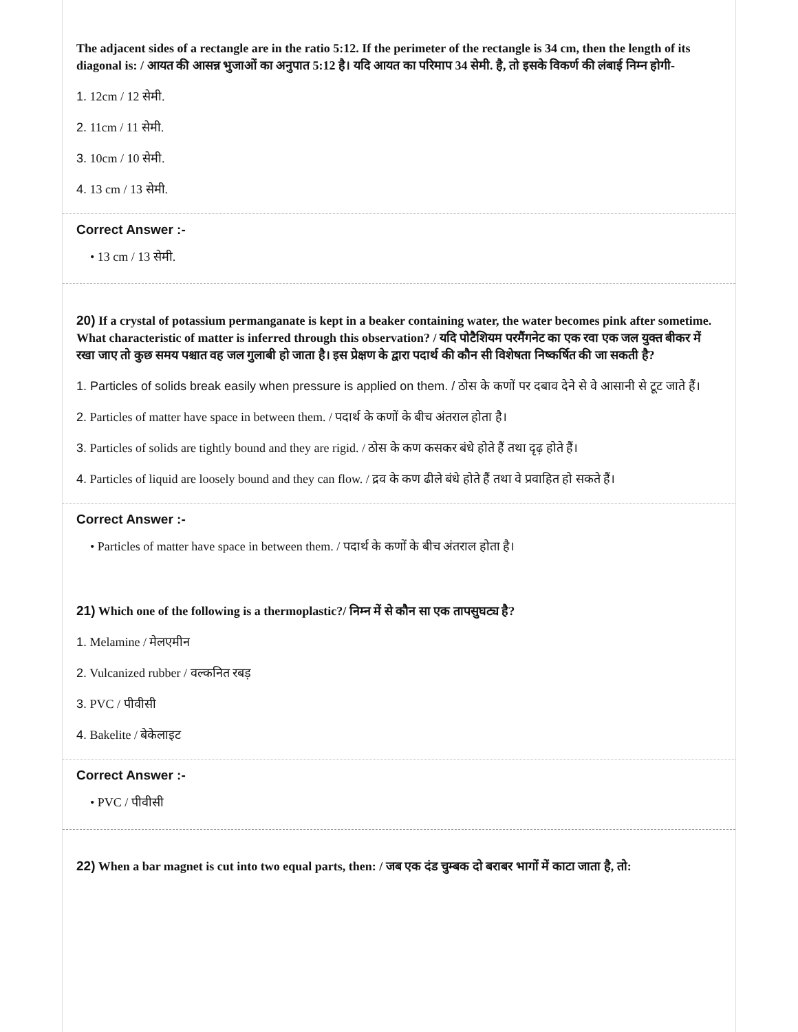The adjacent sides of a rectangle are in the ratio 5:12. If the perimeter of the rectangle is 34 cm, then the length of its diagonal is: / आयत की आसन्न भुजाओं का अनुपात 5:12 है। यदि आयत का परिमाप 34 सेमी. है, तो इसके विकर्ण की लंबाई निम्न होगी-
1. 12cm / 12 सेमी.
2. 11cm / 11 सेमी.
3. 10cm / 10 सेमी.
4. 13 cm / 13 सेमी.
Correct Answer :-
• 13 cm / 13 सेमी.
20) If a crystal of potassium permanganate is kept in a beaker containing water, the water becomes pink after sometime. What characteristic of matter is inferred through this observation? / यदि पोटैशियम परमैंगनेट का एक रवा एक जल युक्त बीकर में रखा जाए तो कुछ समय पश्चात वह जल गुलाबी हो जाता है। इस प्रेक्षण के द्वारा पदार्थ की कौन सी विशेषता निष्कर्षित की जा सकती है?
1. Particles of solids break easily when pressure is applied on them. / ठोस के कणों पर दबाव देने से वे आसानी से टूट जाते हैं।
2. Particles of matter have space in between them. / पदार्थ के कणों के बीच अंतराल होता है।
3. Particles of solids are tightly bound and they are rigid. / ठोस के कण कसकर बंधे होते हैं तथा दृढ़ होते हैं।
4. Particles of liquid are loosely bound and they can flow. / द्रव के कण ढीले बंधे होते हैं तथा वे प्रवाहित हो सकते हैं।
Correct Answer :-
• Particles of matter have space in between them. / पदार्थ के कणों के बीच अंतराल होता है।
21) Which one of the following is a thermoplastic?/ निम्न में से कौन सा एक तापसुघट्य है?
1. Melamine / मेलएमीन
2. Vulcanized rubber / वल्कनित रबड़
3. PVC / पीवीसी
4. Bakelite / बेकेलाइट
Correct Answer :-
• PVC / पीवीसी
22) When a bar magnet is cut into two equal parts, then: / जब एक दंड चुम्बक दो बराबर भागों में काटा जाता है, तो: